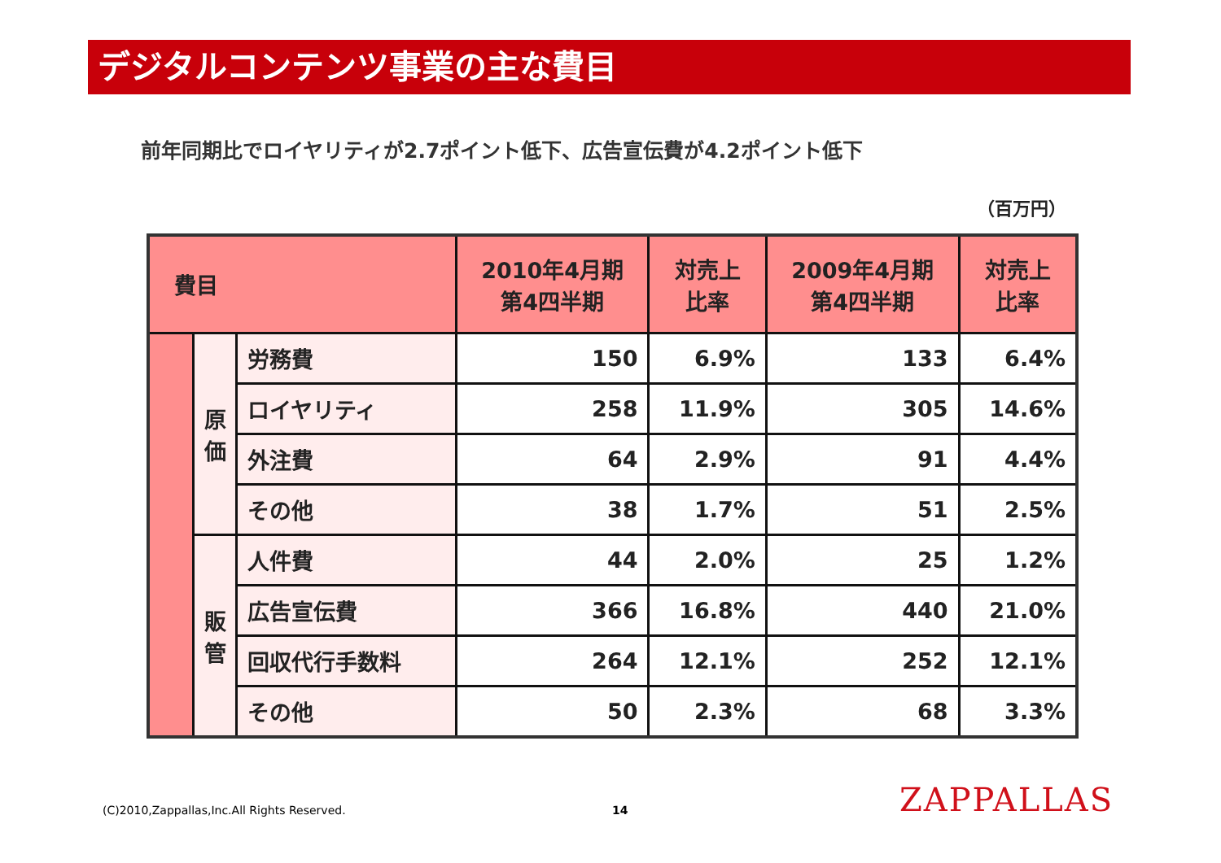デジタルコンテンツ事業の主な費目
前年同期比でロイヤリティが2.7ポイント低下、広告宣伝費が4.2ポイント低下
（百万円）
| 費目 | | | 2010年4月期 第4四半期 | 対売上 比率 | 2009年4月期 第4四半期 | 対売上 比率 |
| --- | --- | --- | --- | --- | --- | --- |
| | 原 価 | 労務費 | 150 | 6.9% | 133 | 6.4% |
| | | ロイヤリティ | 258 | 11.9% | 305 | 14.6% |
| | | 外注費 | 64 | 2.9% | 91 | 4.4% |
| | | その他 | 38 | 1.7% | 51 | 2.5% |
| | 販 管 | 人件費 | 44 | 2.0% | 25 | 1.2% |
| | | 広告宣伝費 | 366 | 16.8% | 440 | 21.0% |
| | | 回収代行手数料 | 264 | 12.1% | 252 | 12.1% |
| | | その他 | 50 | 2.3% | 68 | 3.3% |
(C)2010,Zappallas,Inc.All Rights Reserved.
14 ZAPPALLAS